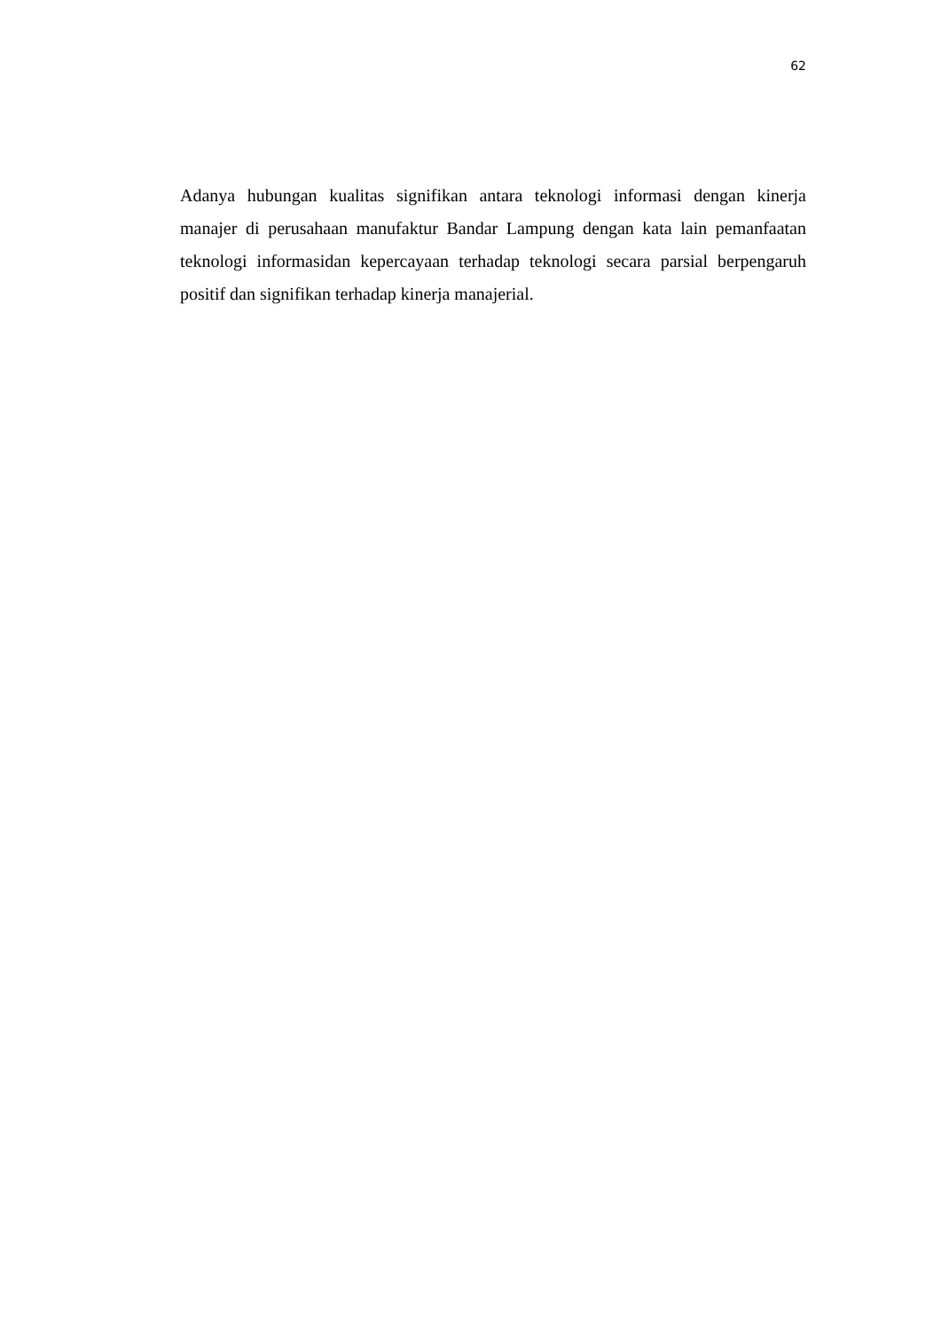62
Adanya hubungan kualitas signifikan antara teknologi informasi dengan kinerja manajer di perusahaan manufaktur Bandar Lampung dengan kata lain pemanfaatan teknologi informasidan kepercayaan terhadap teknologi secara parsial berpengaruh positif dan signifikan terhadap kinerja manajerial.